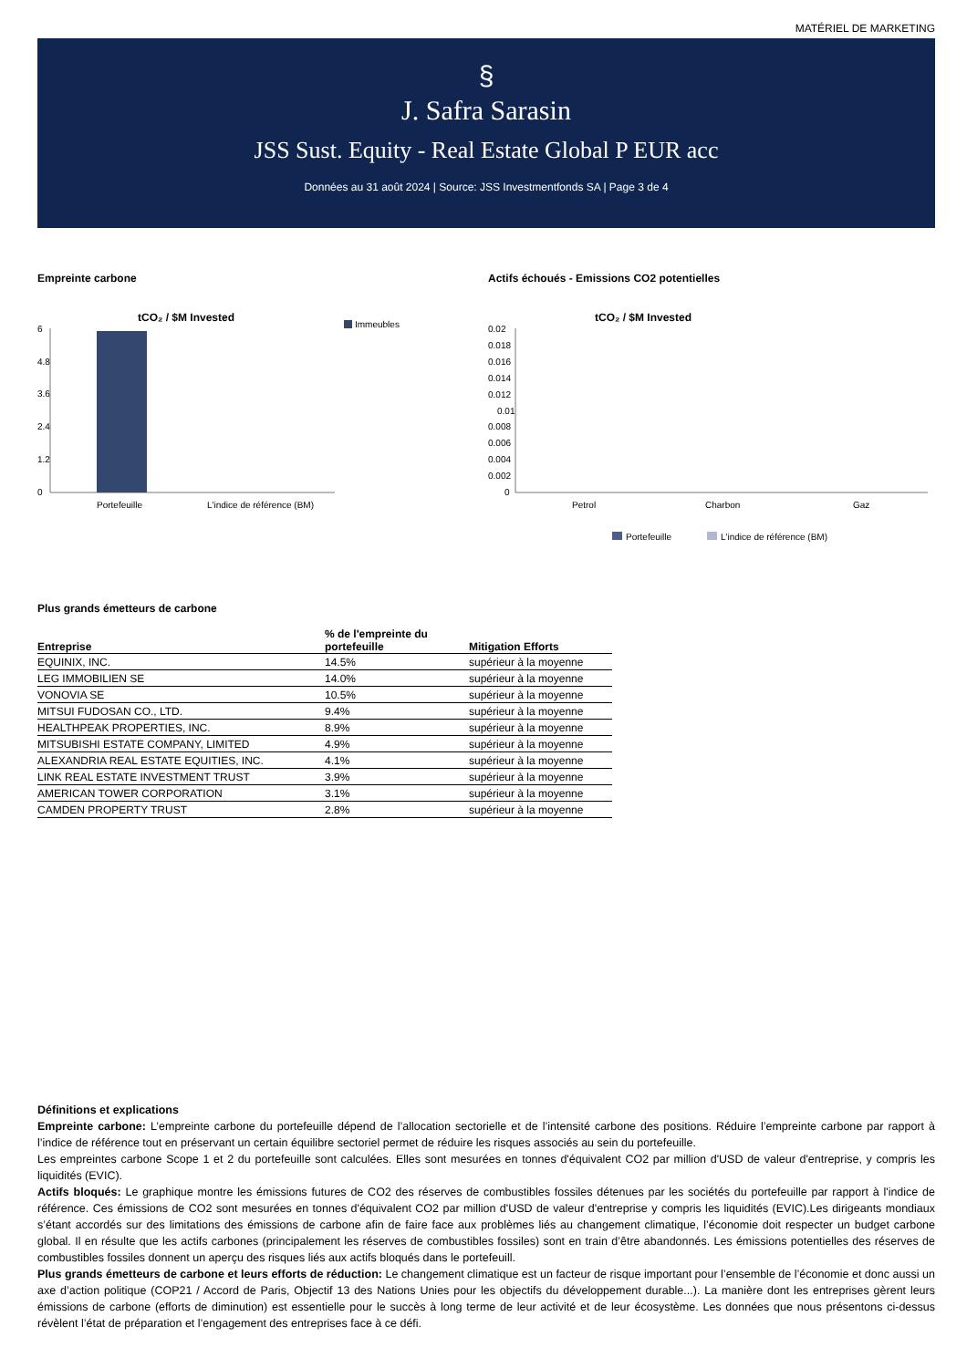MATÉRIEL DE MARKETING
§
J. Safra Sarasin
JSS Sust. Equity - Real Estate Global P EUR acc
Données au 31 août 2024 | Source: JSS Investmentfonds SA | Page 3 de 4
Empreinte carbone
tCO₂ / $M Invested
Immeubles
6
4.8
3.6
2.4
1.2
0
Portefeuille
L'indice de référence (BM)
Actifs échoués - Emissions CO2 potentielles
tCO₂ / $M Invested
0.02
0.018
0.016
0.014
0.012
0.01
0.008
0.006
0.004
0.002
0
Petrol
Charbon
Gaz
Portefeuille
L'indice de référence (BM)
Plus grands émetteurs de carbone
| Entreprise | % de l'empreinte du portefeuille | Mitigation Efforts |
| --- | --- | --- |
| EQUINIX, INC. | 14.5% | supérieur à la moyenne |
| LEG IMMOBILIEN SE | 14.0% | supérieur à la moyenne |
| VONOVIA SE | 10.5% | supérieur à la moyenne |
| MITSUI FUDOSAN CO., LTD. | 9.4% | supérieur à la moyenne |
| HEALTHPEAK PROPERTIES, INC. | 8.9% | supérieur à la moyenne |
| MITSUBISHI ESTATE COMPANY, LIMITED | 4.9% | supérieur à la moyenne |
| ALEXANDRIA REAL ESTATE EQUITIES, INC. | 4.1% | supérieur à la moyenne |
| LINK REAL ESTATE INVESTMENT TRUST | 3.9% | supérieur à la moyenne |
| AMERICAN TOWER CORPORATION | 3.1% | supérieur à la moyenne |
| CAMDEN PROPERTY TRUST | 2.8% | supérieur à la moyenne |
Définitions et explications
Empreinte carbone: L’empreinte carbone du portefeuille dépend de l’allocation sectorielle et de l’intensité carbone des positions. Réduire l’empreinte carbone par rapport à l’indice de référence tout en préservant un certain équilibre sectoriel permet de réduire les risques associés au sein du portefeuille.
Les empreintes carbone Scope 1 et 2 du portefeuille sont calculées. Elles sont mesurées en tonnes d'équivalent CO2 par million d'USD de valeur d'entreprise, y compris les liquidités (EVIC).
Actifs bloqués: Le graphique montre les émissions futures de CO2 des réserves de combustibles fossiles détenues par les sociétés du portefeuille par rapport à l'indice de référence. Ces émissions de CO2 sont mesurées en tonnes d'équivalent CO2 par million d'USD de valeur d'entreprise y compris les liquidités (EVIC).Les dirigeants mondiaux s’étant accordés sur des limitations des émissions de carbone afin de faire face aux problèmes liés au changement climatique, l’économie doit respecter un budget carbone global. Il en résulte que les actifs carbones (principalement les réserves de combustibles fossiles) sont en train d’être abandonnés. Les émissions potentielles des réserves de combustibles fossiles donnent un aperçu des risques liés aux actifs bloqués dans le portefeuill.
Plus grands émetteurs de carbone et leurs efforts de réduction: Le changement climatique est un facteur de risque important pour l’ensemble de l’économie et donc aussi un axe d’action politique (COP21 / Accord de Paris, Objectif 13 des Nations Unies pour les objectifs du développement durable...). La manière dont les entreprises gèrent leurs émissions de carbone (efforts de diminution) est essentielle pour le succès à long terme de leur activité et de leur écosystème. Les données que nous présentons ci-dessus révèlent l’état de préparation et l’engagement des entreprises face à ce défi.